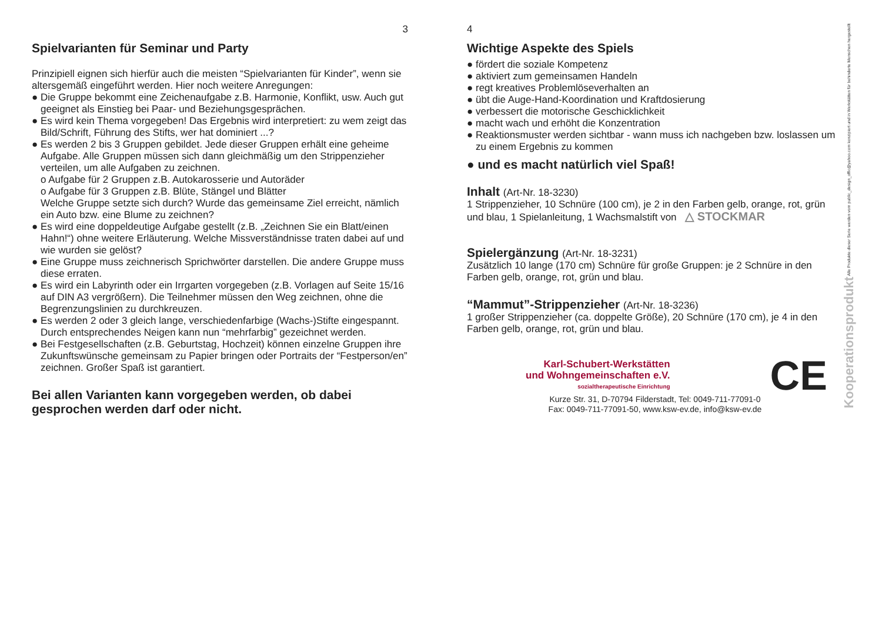3
Spielvarianten für Seminar und Party
Prinzipiell eignen sich hierfür auch die meisten “Spielvarianten für Kinder”, wenn sie altersgemäß eingeführt werden. Hier noch weitere Anregungen:
● Die Gruppe bekommt eine Zeichenaufgabe z.B. Harmonie, Konflikt, usw. Auch gut geeignet als Einstieg bei Paar- und Beziehungsgesprächen.
● Es wird kein Thema vorgegeben! Das Ergebnis wird interpretiert: zu wem zeigt das Bild/Schrift, Führung des Stifts, wer hat dominiert ...?
● Es werden 2 bis 3 Gruppen gebildet. Jede dieser Gruppen erhält eine geheime Aufgabe. Alle Gruppen müssen sich dann gleichmäßig um den Strippenzieher verteilen, um alle Aufgaben zu zeichnen.
o Aufgabe für 2 Gruppen z.B. Autokarosserie und Autoräder
o Aufgabe für 3 Gruppen z.B. Blüte, Stängel und Blätter
Welche Gruppe setzte sich durch? Wurde das gemeinsame Ziel erreicht, nämlich ein Auto bzw. eine Blume zu zeichnen?
● Es wird eine doppeldeutige Aufgabe gestellt (z.B. „Zeichnen Sie ein Blatt/einen Hahn!“) ohne weitere Erläuterung. Welche Missverständnisse traten dabei auf und wie wurden sie gelöst?
● Eine Gruppe muss zeichnerisch Sprichwörter darstellen. Die andere Gruppe muss diese erraten.
● Es wird ein Labyrinth oder ein Irrgarten vorgegeben (z.B. Vorlagen auf Seite 15/16 auf DIN A3 vergrößern). Die Teilnehmer müssen den Weg zeichnen, ohne die Begrenzungslinien zu durchkreuzen.
● Es werden 2 oder 3 gleich lange, verschiedenfarbige (Wachs-)Stifte eingespannt. Durch entsprechendes Neigen kann nun “mehrfarbig” gezeichnet werden.
● Bei Festgesellschaften (z.B. Geburtstag, Hochzeit) können einzelne Gruppen ihre Zukunftswünsche gemeinsam zu Papier bringen oder Portraits der “Festperson/en” zeichnen. Großer Spaß ist garantiert.
Bei allen Varianten kann vorgegeben werden, ob dabei gesprochen werden darf oder nicht.
Kooperationsprodukt Alle Produkte dieser Serie werden vom public_design_offic@yahoo.com konzipiert und in Werkstätten für behinderte Menschen hergestellt
4
Wichtige Aspekte des Spiels
● fördert die soziale Kompetenz
● aktiviert zum gemeinsamen Handeln
● regt kreatives Problemlöseverhalten an
● übt die Auge-Hand-Koordination und Kraftdosierung
● verbessert die motorische Geschicklichkeit
● macht wach und erhöht die Konzentration
● Reaktionsmuster werden sichtbar - wann muss ich nachgeben bzw. loslassen um zu einem Ergebnis zu kommen
● und es macht natürlich viel Spaß!
Inhalt (Art-Nr. 18-3230)
1 Strippenzieher, 10 Schnüre (100 cm), je 2 in den Farben gelb, orange, rot, grün und blau, 1 Spielanleitung, 1 Wachsmalstift von △ STOCKMAR
Spielergänzung (Art-Nr. 18-3231)
Zusätzlich 10 lange (170 cm) Schnüre für große Gruppen: je 2 Schnüre in den Farben gelb, orange, rot, grün und blau.
“Mammut”-Strippenzieher (Art-Nr. 18-3236)
1 großer Strippenzieher (ca. doppelte Größe), 20 Schnüre (170 cm), je 4 in den Farben gelb, orange, rot, grün und blau.
Karl-Schubert-Werkstätten
und Wohngemeinschaften e.V.
sozialtherapeutische Einrichtung
CE
Kurze Str. 31, D-70794 Filderstadt, Tel: 0049-711-77091-0
Fax: 0049-711-77091-50, www.ksw-ev.de, info@ksw-ev.de